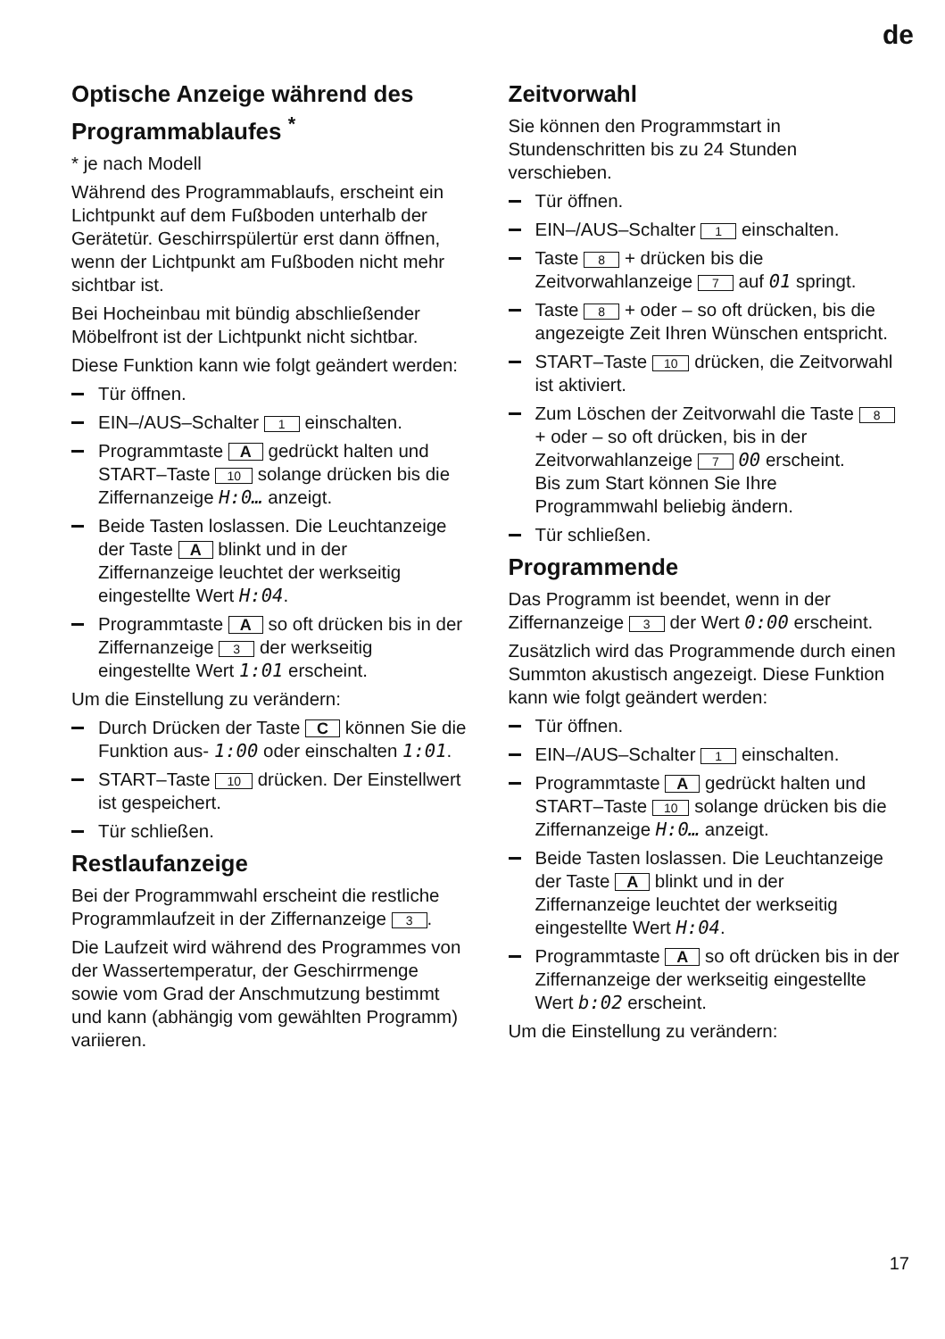de
Optische Anzeige während des Programmablaufes <sup>*</sup>
* je nach Modell
Während des Programmablaufs, erscheint ein Lichtpunkt auf dem Fußboden unterhalb der Gerätetür. Geschirrspülertür erst dann öffnen, wenn der Lichtpunkt am Fußboden nicht mehr sichtbar ist.
Bei Hocheinbau mit bündig abschließender Möbelfront ist der Lichtpunkt nicht sichtbar.
Diese Funktion kann wie folgt geändert werden:
Tür öffnen.
EIN–/AUS–Schalter 1 einschalten.
Programmtaste A gedrückt halten und START–Taste 10 solange drücken bis die Ziffernanzeige H:0… anzeigt.
Beide Tasten loslassen. Die Leuchtanzeige der Taste A blinkt und in der Ziffernanzeige leuchtet der werkseitig eingestellte Wert H:04.
Programmtaste A so oft drücken bis in der Ziffernanzeige 3 der werkseitig eingestellte Wert 1:01 erscheint.
Um die Einstellung zu verändern:
Durch Drücken der Taste C können Sie die Funktion aus- 1:00 oder einschalten 1:01.
START–Taste 10 drücken. Der Einstellwert ist gespeichert.
Tür schließen.
Restlaufanzeige
Bei der Programmwahl erscheint die restliche Programmlaufzeit in der Ziffernanzeige 3.
Die Laufzeit wird während des Programmes von der Wassertemperatur, der Geschirrmenge sowie vom Grad der Anschmutzung bestimmt und kann (abhängig vom gewählten Programm) variieren.
Zeitvorwahl
Sie können den Programmstart in Stundenschritten bis zu 24 Stunden verschieben.
Tür öffnen.
EIN–/AUS–Schalter 1 einschalten.
Taste 8 + drücken bis die Zeitvorwahlanzeige 7 auf 01 springt.
Taste 8 + oder – so oft drücken, bis die angezeigte Zeit Ihren Wünschen entspricht.
START–Taste 10 drücken, die Zeitvorwahl ist aktiviert.
Zum Löschen der Zeitvorwahl die Taste 8 + oder – so oft drücken, bis in der Zeitvorwahlanzeige 7 00 erscheint.
Bis zum Start können Sie Ihre Programmwahl beliebig ändern.
Tür schließen.
Programmende
Das Programm ist beendet, wenn in der Ziffernanzeige 3 der Wert 0:00 erscheint.
Zusätzlich wird das Programmende durch einen Summton akustisch angezeigt. Diese Funktion kann wie folgt geändert werden:
Tür öffnen.
EIN–/AUS–Schalter 1 einschalten.
Programmtaste A gedrückt halten und START–Taste 10 solange drücken bis die Ziffernanzeige H:0… anzeigt.
Beide Tasten loslassen. Die Leuchtanzeige der Taste A blinkt und in der Ziffernanzeige leuchtet der werkseitig eingestellte Wert H:04.
Programmtaste A so oft drücken bis in der Ziffernanzeige der werkseitig eingestellte Wert b:02 erscheint.
Um die Einstellung zu verändern:
17